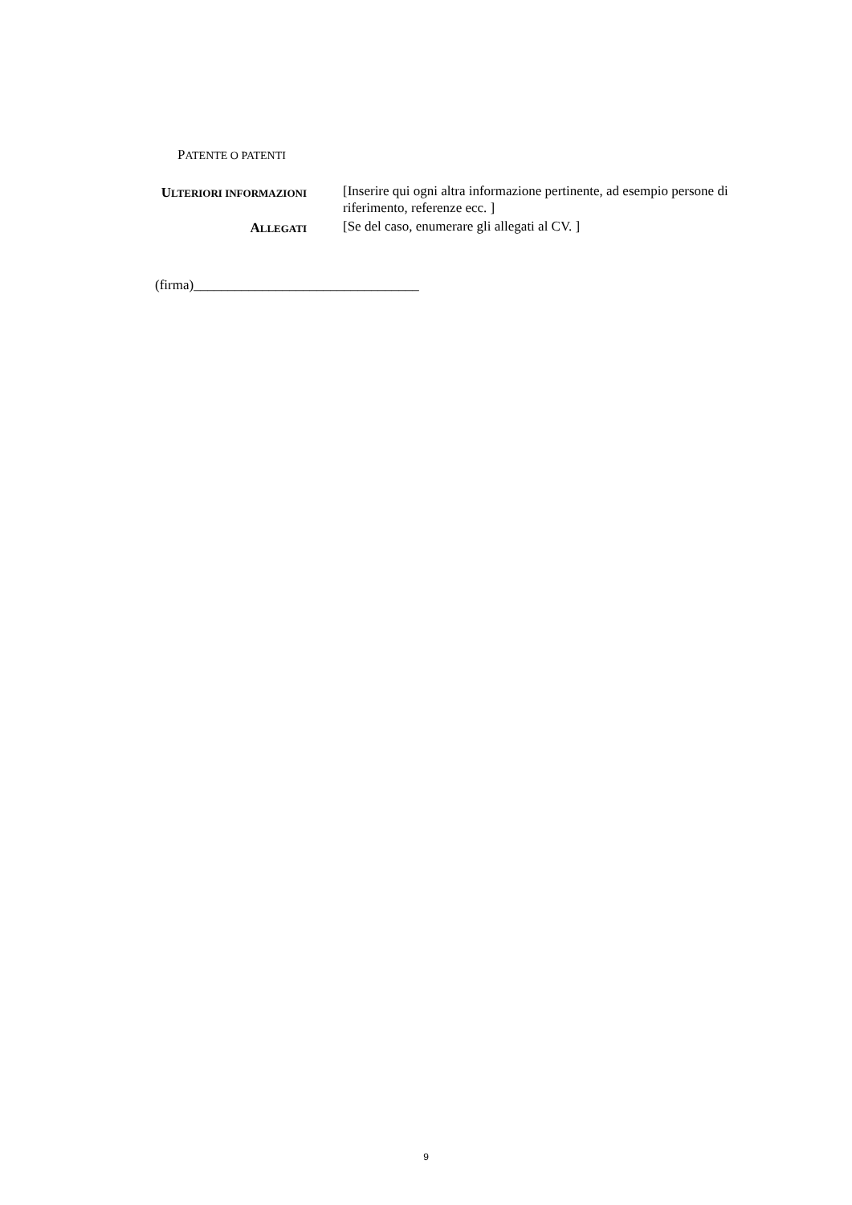PATENTE O PATENTI
ULTERIORI INFORMAZIONI
[Inserire qui ogni altra informazione pertinente, ad esempio persone di riferimento, referenze ecc. ]
ALLEGATI
[Se del caso, enumerare gli allegati al CV. ]
(firma)_________________________________
9